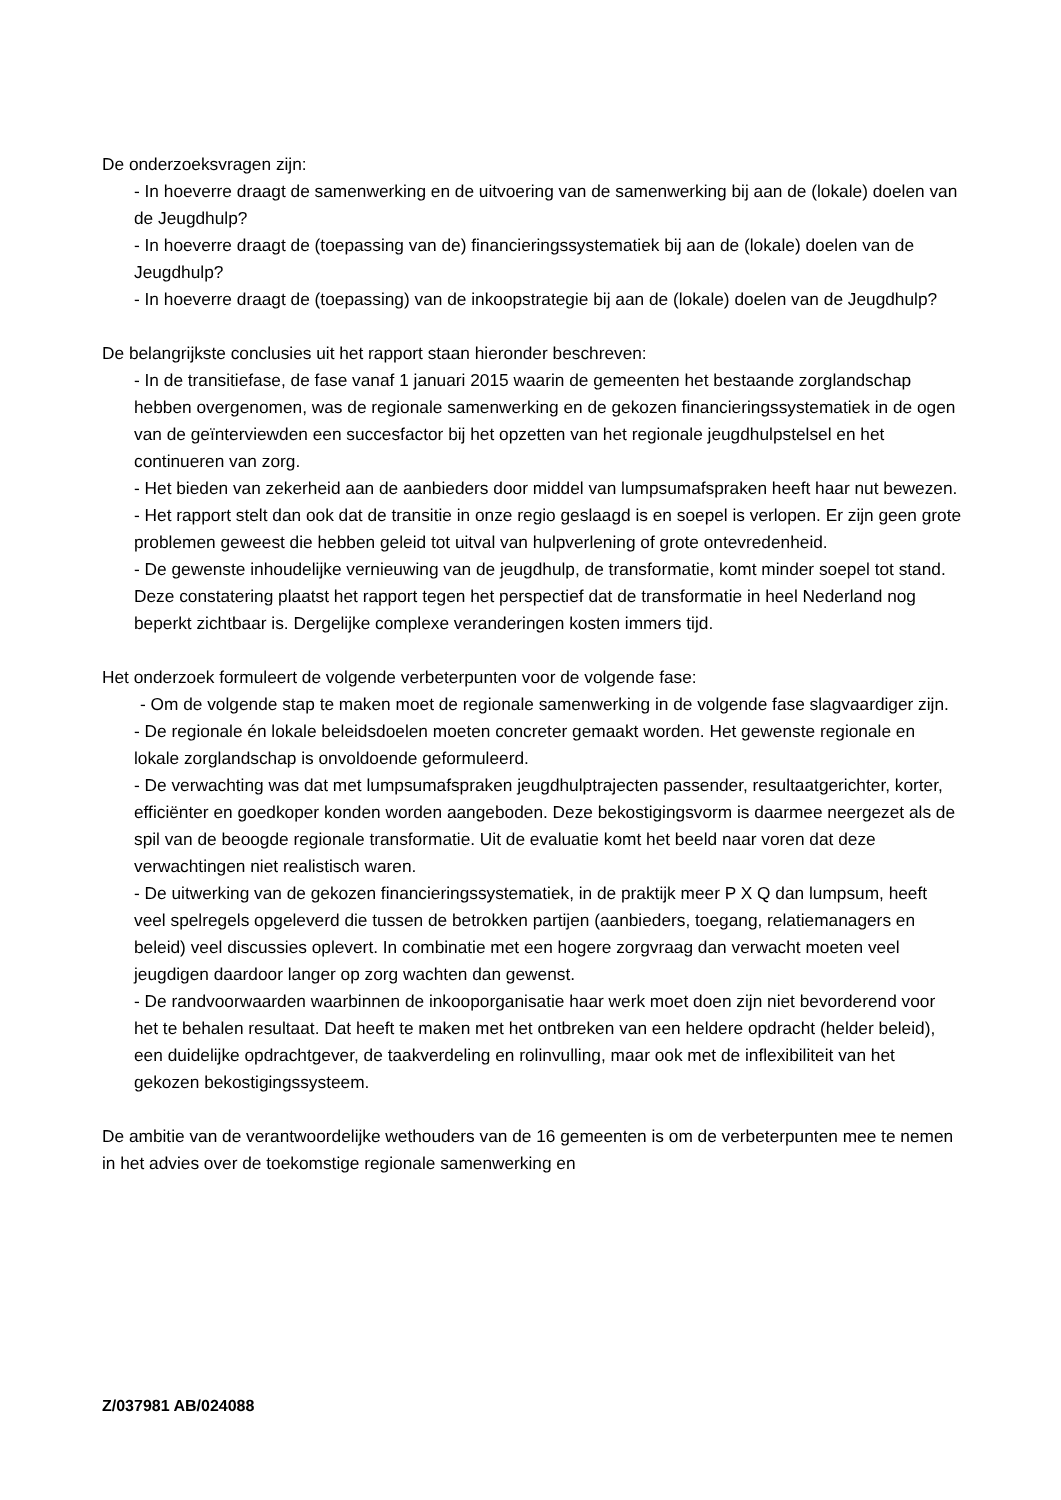De onderzoeksvragen zijn:
- In hoeverre draagt de samenwerking en de uitvoering van de samenwerking bij aan de (lokale) doelen van de Jeugdhulp?
- In hoeverre draagt de (toepassing van de) financieringssystematiek bij aan de (lokale) doelen van de Jeugdhulp?
- In hoeverre draagt de (toepassing) van de inkoopstrategie bij aan de (lokale) doelen van de Jeugdhulp?
De belangrijkste conclusies uit het rapport staan hieronder beschreven:
- In de transitiefase, de fase vanaf 1 januari 2015 waarin de gemeenten het bestaande zorglandschap hebben overgenomen, was de regionale samenwerking en de gekozen financieringssystematiek in de ogen van de geïnterviewden een succesfactor bij het opzetten van het regionale jeugdhulpstelsel en het continueren van zorg.
- Het bieden van zekerheid aan de aanbieders door middel van lumpsumafspraken heeft haar nut bewezen.
- Het rapport stelt dan ook dat de transitie in onze regio geslaagd is en soepel is verlopen. Er zijn geen grote problemen geweest die hebben geleid tot uitval van hulpverlening of grote ontevredenheid.
- De gewenste inhoudelijke vernieuwing van de jeugdhulp, de transformatie, komt minder soepel tot stand. Deze constatering plaatst het rapport tegen het perspectief dat de transformatie in heel Nederland nog beperkt zichtbaar is. Dergelijke complexe veranderingen kosten immers tijd.
Het onderzoek formuleert de volgende verbeterpunten voor de volgende fase:
- Om de volgende stap te maken moet de regionale samenwerking in de volgende fase slagvaardiger zijn.
- De regionale én lokale beleidsdoelen moeten concreter gemaakt worden. Het gewenste regionale en lokale zorglandschap is onvoldoende geformuleerd.
- De verwachting was dat met lumpsumafspraken jeugdhulptrajecten passender, resultaatgerichter, korter, efficiënter en goedkoper konden worden aangeboden. Deze bekostigingsvorm is daarmee neergezet als de spil van de beoogde regionale transformatie. Uit de evaluatie komt het beeld naar voren dat deze verwachtingen niet realistisch waren.
- De uitwerking van de gekozen financieringssystematiek, in de praktijk meer P X Q dan lumpsum, heeft veel spelregels opgeleverd die tussen de betrokken partijen (aanbieders, toegang, relatiemanagers en beleid) veel discussies oplevert. In combinatie met een hogere zorgvraag dan verwacht moeten veel jeugdigen daardoor langer op zorg wachten dan gewenst.
- De randvoorwaarden waarbinnen de inkooporganisatie haar werk moet doen zijn niet bevorderend voor het te behalen resultaat. Dat heeft te maken met het ontbreken van een heldere opdracht (helder beleid), een duidelijke opdrachtgever, de taakverdeling en rolinvulling, maar ook met de inflexibiliteit van het gekozen bekostigingssysteem.
De ambitie van de verantwoordelijke wethouders van de 16 gemeenten is om de verbeterpunten mee te nemen in het advies over de toekomstige regionale samenwerking en
Z/037981 AB/024088